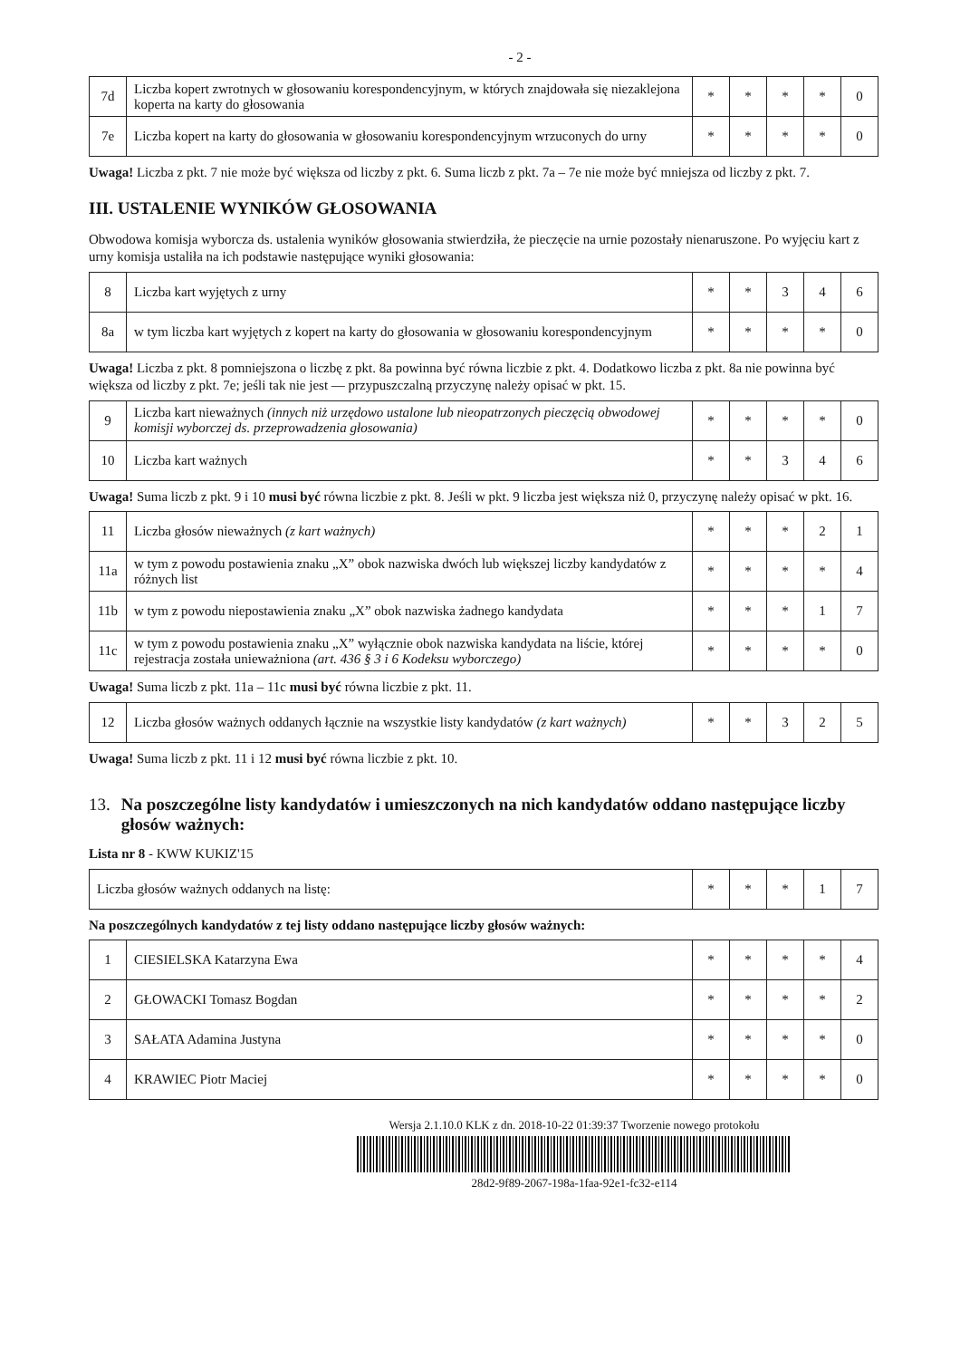- 2 -
| 7d | Liczba kopert zwrotnych w głosowaniu korespondencyjnym, w których znajdowała się niezaklejona koperta na karty do głosowania | * | * | * | * | 0 |
| 7e | Liczba kopert na karty do głosowania w głosowaniu korespondencyjnym wrzuconych do urny | * | * | * | * | 0 |
Uwaga! Liczba z pkt. 7 nie może być większa od liczby z pkt. 6. Suma liczb z pkt. 7a – 7e nie może być mniejsza od liczby z pkt. 7.
III. USTALENIE WYNIKÓW GŁOSOWANIA
Obwodowa komisja wyborcza ds. ustalenia wyników głosowania stwierdziła, że pieczęcie na urnie pozostały nienaruszone. Po wyjęciu kart z urny komisja ustaliła na ich podstawie następujące wyniki głosowania:
| 8 | Liczba kart wyjętych z urny | * | * | 3 | 4 | 6 |
| 8a | w tym liczba kart wyjętych z kopert na karty do głosowania w głosowaniu korespondencyjnym | * | * | * | * | 0 |
Uwaga! Liczba z pkt. 8 pomniejszona o liczbę z pkt. 8a powinna być równa liczbie z pkt. 4. Dodatkowo liczba z pkt. 8a nie powinna być większa od liczby z pkt. 7e; jeśli tak nie jest — przypuszczalną przyczynę należy opisać w pkt. 15.
| 9 | Liczba kart nieważnych (innych niż urzędowo ustalone lub nieopatrzonych pieczęcią obwodowej komisji wyborczej ds. przeprowadzenia głosowania) | * | * | * | * | 0 |
| 10 | Liczba kart ważnych | * | * | 3 | 4 | 6 |
Uwaga! Suma liczb z pkt. 9 i 10 musi być równa liczbie z pkt. 8. Jeśli w pkt. 9 liczba jest większa niż 0, przyczynę należy opisać w pkt. 16.
| 11 | Liczba głosów nieważnych (z kart ważnych) | * | * | * | 2 | 1 |
| 11a | w tym z powodu postawienia znaku „X” obok nazwiska dwóch lub większej liczby kandydatów z różnych list | * | * | * | * | 4 |
| 11b | w tym z powodu niepostawienia znaku „X” obok nazwiska żadnego kandydata | * | * | * | 1 | 7 |
| 11c | w tym z powodu postawienia znaku „X” wyłącznie obok nazwiska kandydata na liście, której rejestracja została unieważniona (art. 436 § 3 i 6 Kodeksu wyborczego) | * | * | * | * | 0 |
Uwaga! Suma liczb z pkt. 11a – 11c musi być równa liczbie z pkt. 11.
| 12 | Liczba głosów ważnych oddanych łącznie na wszystkie listy kandydatów (z kart ważnych) | * | * | 3 | 2 | 5 |
Uwaga! Suma liczb z pkt. 11 i 12 musi być równa liczbie z pkt. 10.
13. Na poszczególne listy kandydatów i umieszczonych na nich kandydatów oddano następujące liczby głosów ważnych:
Lista nr 8 - KWW KUKIZ'15
| Liczba głosów ważnych oddanych na listę: | * | * | * | 1 | 7 |
Na poszczególnych kandydatów z tej listy oddano następujące liczby głosów ważnych:
| 1 | CIESIELSKA Katarzyna Ewa | * | * | * | * | 4 |
| 2 | GŁOWACKI Tomasz Bogdan | * | * | * | * | 2 |
| 3 | SAŁATA Adamina Justyna | * | * | * | * | 0 |
| 4 | KRAWIEC Piotr Maciej | * | * | * | * | 0 |
Wersja 2.1.10.0 KLK z dn. 2018-10-22 01:39:37 Tworzenie nowego protokołu
28d2-9f89-2067-198a-1faa-92e1-fc32-e114